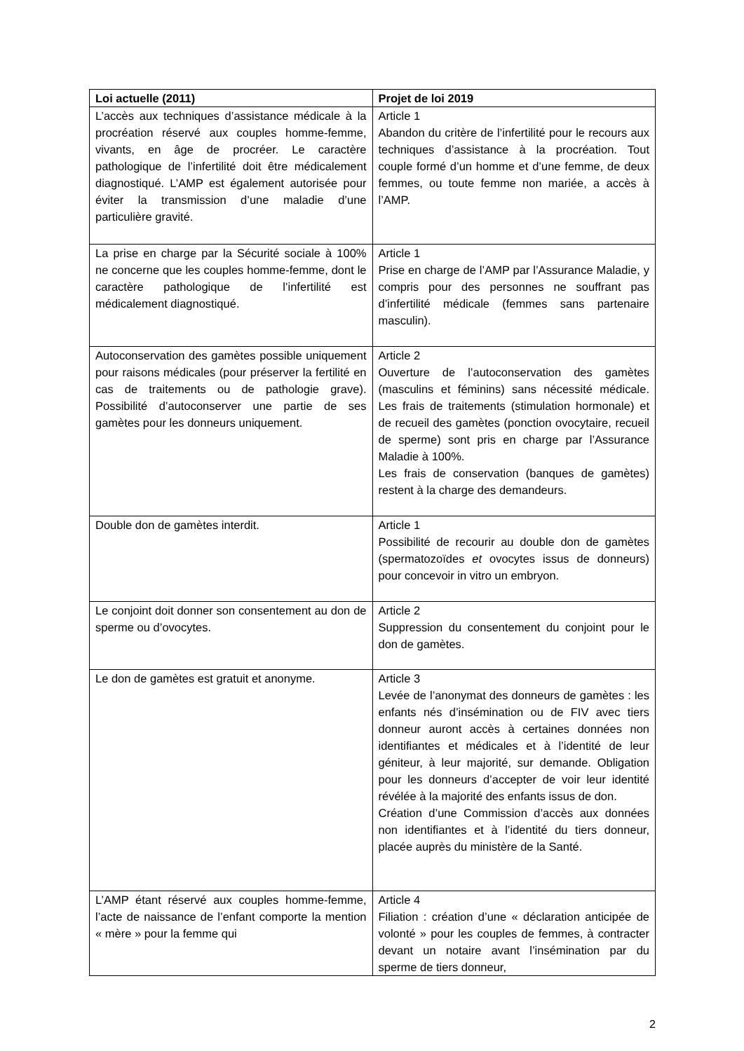| Loi actuelle (2011) | Projet de loi 2019 |
| --- | --- |
| L’accès aux techniques d’assistance médicale à la procréation réservé aux couples homme-femme, vivants, en âge de procréer. Le caractère pathologique de l’infertilité doit être médicalement diagnostiqué. L’AMP est également autorisée pour éviter la transmission d’une maladie d’une particulière gravité. | Article 1 Abandon du critère de l’infertilité pour le recours aux techniques d’assistance à la procréation. Tout couple formé d’un homme et d’une femme, de deux femmes, ou toute femme non mariée, a accès à l’AMP. |
| La prise en charge par la Sécurité sociale à 100% ne concerne que les couples homme-femme, dont le caractère pathologique de l’infertilité est médicalement diagnostiqué. | Article 1 Prise en charge de l’AMP par l’Assurance Maladie, y compris pour des personnes ne souffrant pas d’infertilité médicale (femmes sans partenaire masculin). |
| Autoconservation des gamètes possible uniquement pour raisons médicales (pour préserver la fertilité en cas de traitements ou de pathologie grave). Possibilité d’autoconserver une partie de ses gamètes pour les donneurs uniquement. | Article 2 Ouverture de l’autoconservation des gamètes (masculins et féminins) sans nécessité médicale. Les frais de traitements (stimulation hormonale) et de recueil des gamètes (ponction ovocytaire, recueil de sperme) sont pris en charge par l’Assurance Maladie à 100%. Les frais de conservation (banques de gamètes) restent à la charge des demandeurs. |
| Double don de gamètes interdit. | Article 1 Possibilité de recourir au double don de gamètes (spermatozoïdes et ovocytes issus de donneurs) pour concevoir in vitro un embryon. |
| Le conjoint doit donner son consentement au don de sperme ou d’ovocytes. | Article 2 Suppression du consentement du conjoint pour le don de gamètes. |
| Le don de gamètes est gratuit et anonyme. | Article 3 Levée de l’anonymat des donneurs de gamètes : les enfants nés d’insémination ou de FIV avec tiers donneur auront accès à certaines données non identifiantes et médicales et à l’identité de leur géniteur, à leur majorité, sur demande. Obligation pour les donneurs d’accepter de voir leur identité révélée à la majorité des enfants issus de don. Création d’une Commission d’accès aux données non identifiantes et à l’identité du tiers donneur, placée auprès du ministère de la Santé. |
| L’AMP étant réservé aux couples homme-femme, l’acte de naissance de l’enfant comporte la mention « mère » pour la femme qui | Article 4 Filiation : création d’une « déclaration anticipée de volonté » pour les couples de femmes, à contracter devant un notaire avant l’insémination par du sperme de tiers donneur, |
2